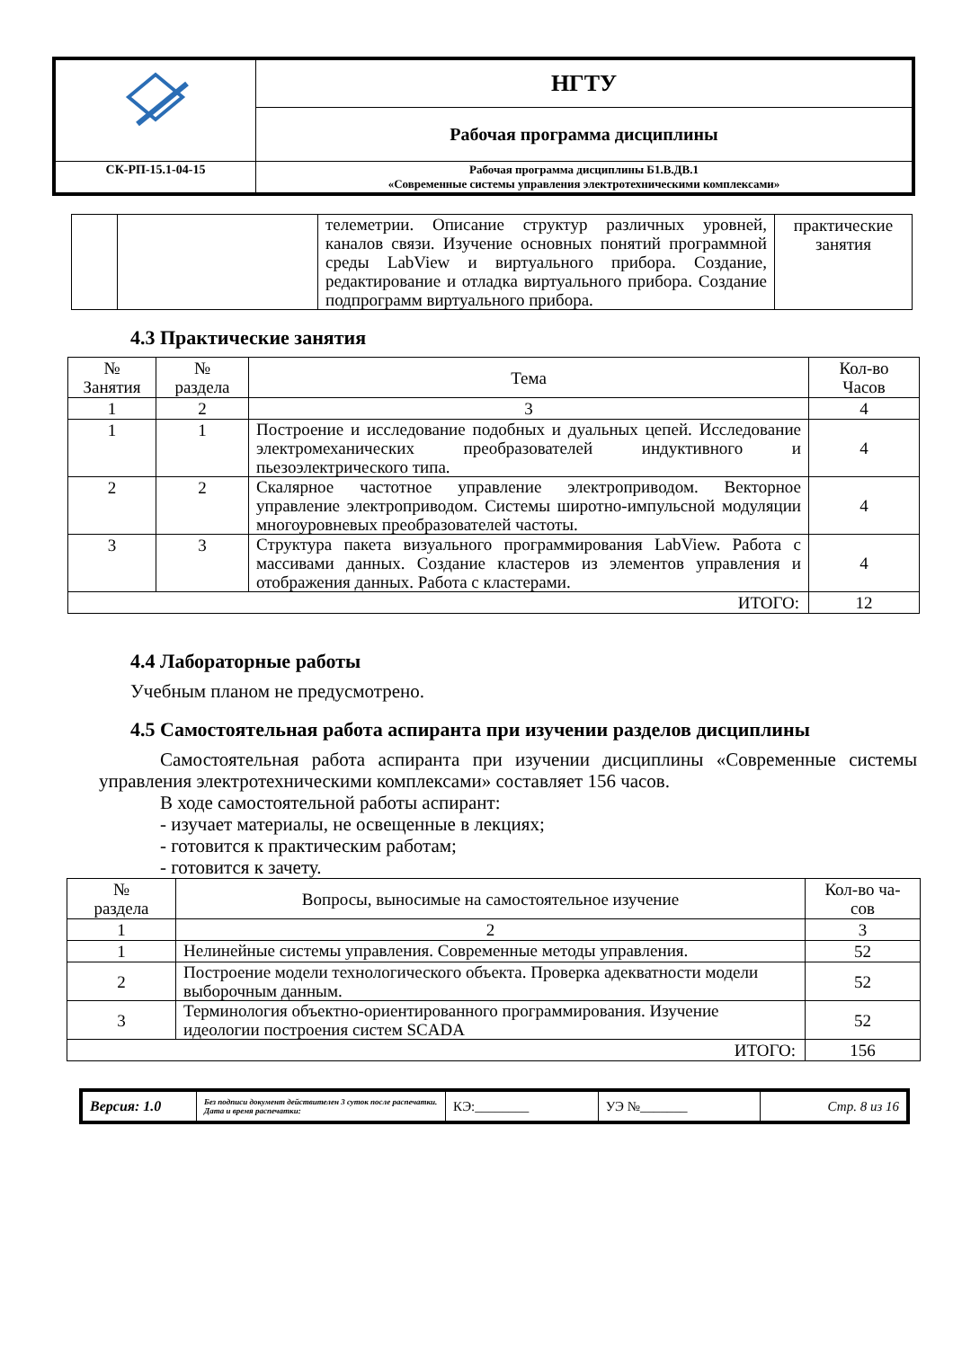| | НГТУ |
| | Рабочая программа дисциплины |
| СК-РП-15.1-04-15 | Рабочая программа дисциплины Б1.В.ДВ.1 «Современные системы управления электротехническими комплексами» |
| | | телеметрии. Описание структур различных уровней, каналов связи. Изучение основных понятий программной среды LabView и виртуального прибора. Создание, редактирование и отладка виртуального прибора. Создание подпрограмм виртуального прибора. | практические занятия |
4.3 Практические занятия
| № Занятия | № раздела | Тема | Кол-во Часов |
| 1 | 2 | 3 | 4 |
| 1 | 1 | Построение и исследование подобных и дуальных цепей. Исследование электромеханических преобразователей индуктивного и пьезоэлектрического типа. | 4 |
| 2 | 2 | Скалярное частотное управление электроприводом. Векторное управление электроприводом. Системы широтно-импульсной модуляции многоуровневых преобразователей частоты. | 4 |
| 3 | 3 | Структура пакета визуального программирования LabView. Работа с массивами данных. Создание кластеров из элементов управления и отображения данных. Работа с кластерами. | 4 |
| ИТОГО: | | | 12 |
4.4 Лабораторные работы
Учебным планом не предусмотрено.
4.5 Самостоятельная работа аспиранта при изучении разделов дисциплины
Самостоятельная работа аспиранта при изучении дисциплины «Современные системы управления электротехническими комплексами» составляет 156 часов.
В ходе самостоятельной работы аспирант:
- изучает материалы, не освещенные в лекциях;
- готовится к практическим работам;
- готовится к зачету.
| № раздела | Вопросы, выносимые на самостоятельное изучение | Кол-во ча- сов |
| 1 | 2 | 3 |
| 1 | Нелинейные системы управления. Современные методы управления. | 52 |
| 2 | Построение модели технологического объекта. Проверка адекватности модели выборочным данным. | 52 |
| 3 | Терминология объектно-ориентированного программирования. Изучение идеологии построения систем SCADA | 52 |
| ИТОГО: | | 156 |
| Версия: 1.0 | Без подписи документ действителен 3 суток после распечатки. Дата и время распечатки: | КЭ:________ | УЭ №_______ | Стр. 8 из 16 |